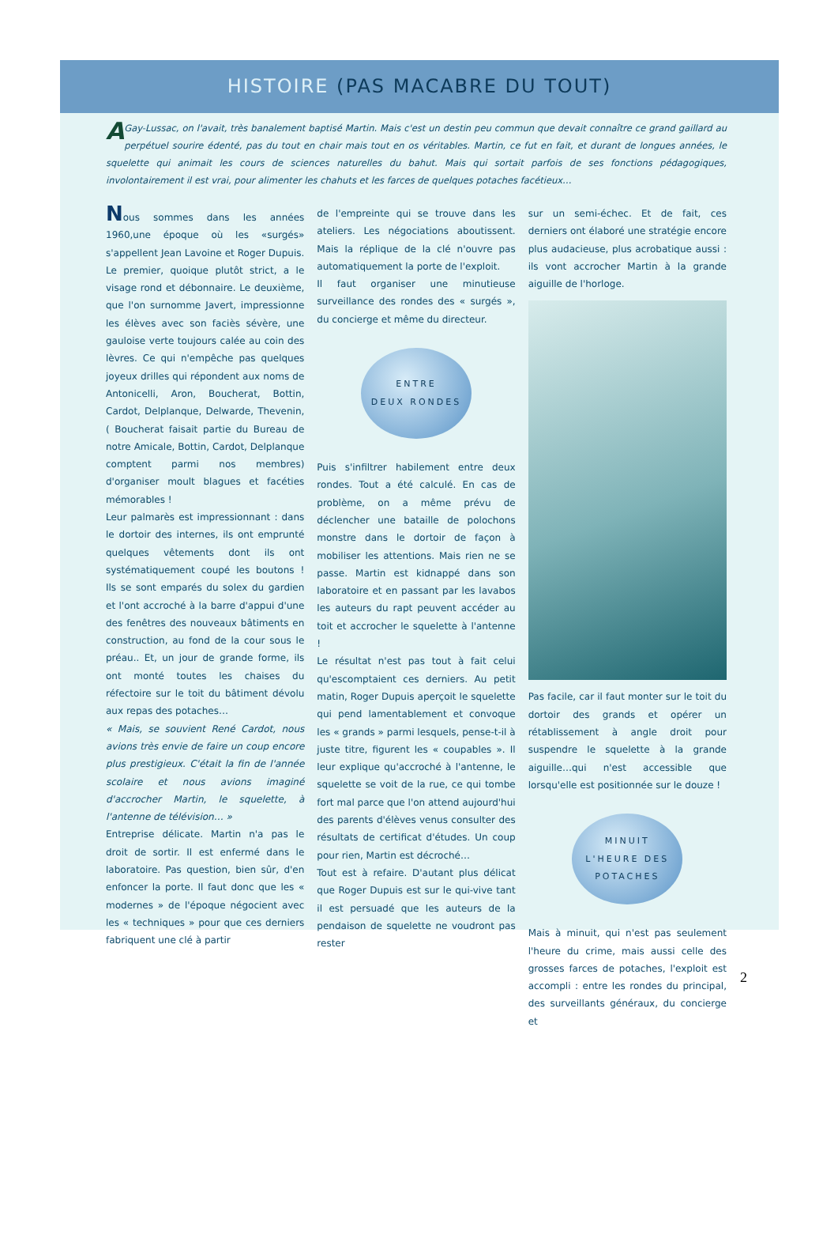HISTOIRE (PAS MACABRE DU TOUT)
AGay-Lussac, on l'avait, très banalement baptisé Martin. Mais c'est un destin peu commun que devait connaître ce grand gaillard au perpétuel sourire édenté, pas du tout en chair mais tout en os véritables. Martin, ce fut en fait, et durant de longues années, le squelette qui animait les cours de sciences naturelles du bahut. Mais qui sortait parfois de ses fonctions pédagogiques, involontairement il est vrai, pour alimenter les chahuts et les farces de quelques potaches facétieux…
Nous sommes dans les années 1960,une époque où les «surgés» s'appellent Jean Lavoine et Roger Dupuis. Le premier, quoique plutôt strict, a le visage rond et débonnaire. Le deuxième, que l'on surnomme Javert, impressionne les élèves avec son faciès sévère, une gauloise verte toujours calée au coin des lèvres. Ce qui n'empêche pas quelques joyeux drilles qui répondent aux noms de Antonicelli, Aron, Boucherat, Bottin, Cardot, Delplanque, Delwarde, Thevenin, ( Boucherat faisait partie du Bureau de notre Amicale, Bottin, Cardot, Delplanque comptent parmi nos membres) d'organiser moult blagues et facéties mémorables !
Leur palmarès est impressionnant : dans le dortoir des internes, ils ont emprunté quelques vêtements dont ils ont systématiquement coupé les boutons ! Ils se sont emparés du solex du gardien et l'ont accroché à la barre d'appui d'une des fenêtres des nouveaux bâtiments en construction, au fond de la cour sous le préau.. Et, un jour de grande forme, ils ont monté toutes les chaises du réfectoire sur le toit du bâtiment dévolu aux repas des potaches…
« Mais, se souvient René Cardot, nous avions très envie de faire un coup encore plus prestigieux. C'était la fin de l'année scolaire et nous avions imaginé d'accrocher Martin, le squelette, à l'antenne de télévision… »
Entreprise délicate. Martin n'a pas le droit de sortir. Il est enfermé dans le laboratoire. Pas question, bien sûr, d'en enfoncer la porte. Il faut donc que les « modernes » de l'époque négocient avec les « techniques » pour que ces derniers fabriquent une clé à partir
de l'empreinte qui se trouve dans les ateliers. Les négociations aboutissent. Mais la réplique de la clé n'ouvre pas automatiquement la porte de l'exploit.
Il faut organiser une minutieuse surveillance des rondes des « surgés », du concierge et même du directeur.
ENTRE
DEUX RONDES
Puis s'infiltrer habilement entre deux rondes. Tout a été calculé. En cas de problème, on a même prévu de déclencher une bataille de polochons monstre dans le dortoir de façon à mobiliser les attentions. Mais rien ne se passe. Martin est kidnappé dans son laboratoire et en passant par les lavabos les auteurs du rapt peuvent accéder au toit et accrocher le squelette à l'antenne !
Le résultat n'est pas tout à fait celui qu'escomptaient ces derniers. Au petit matin, Roger Dupuis aperçoit le squelette qui pend lamentablement et convoque les « grands » parmi lesquels, pense-t-il à juste titre, figurent les « coupables ». Il leur explique qu'accroché à l'antenne, le squelette se voit de la rue, ce qui tombe fort mal parce que l'on attend aujourd'hui des parents d'élèves venus consulter des résultats de certificat d'études. Un coup pour rien, Martin est décroché…
Tout est à refaire. D'autant plus délicat que Roger Dupuis est sur le qui-vive tant il est persuadé que les auteurs de la pendaison de squelette ne voudront pas rester
sur un semi-échec. Et de fait, ces derniers ont élaboré une stratégie encore plus audacieuse, plus acrobatique aussi : ils vont accrocher Martin à la grande aiguille de l'horloge.
Pas facile, car il faut monter sur le toit du dortoir des grands et opérer un rétablissement à angle droit pour suspendre le squelette à la grande aiguille…qui n'est accessible que lorsqu'elle est positionnée sur le douze !
MINUIT
L'HEURE DES
POTACHES
Mais à minuit, qui n'est pas seulement l'heure du crime, mais aussi celle des grosses farces de potaches, l'exploit est accompli : entre les rondes du principal, des surveillants généraux, du concierge et
2